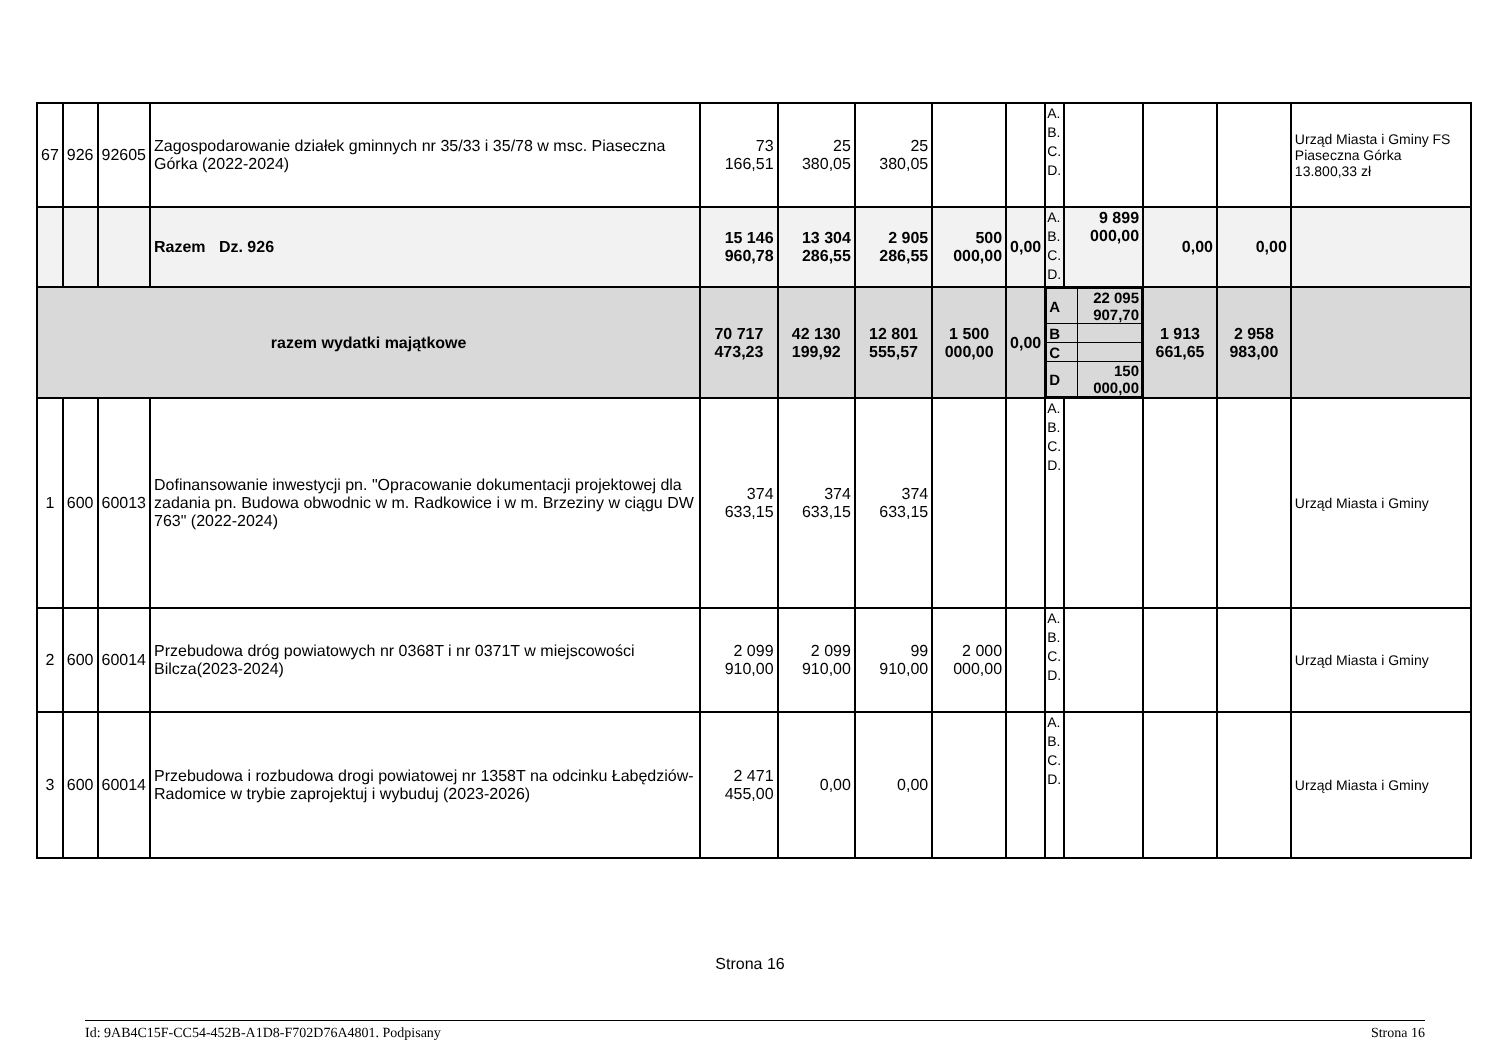| 67 | 926 | 92605 | Zagospodarowanie działek gminnych nr 35/33 i 35/78 w msc. Piaseczna Górka (2022-2024) | 73 166,51 | 25 380,05 | 25 380,05 | | | A. B. C. D. | | | | Urząd Miasta i Gminy FS Piaseczna Górka 13.800,33 zł |
| | | | Razem Dz. 926 | 15 146 960,78 | 13 304 286,55 | 2 905 286,55 | 500 000,00 | 0,00 | A. B. C. D. | 9 899 000,00 | 0,00 | 0,00 | |
| razem wydatki majątkowe | | | | 70 717 473,23 | 42 130 199,92 | 12 801 555,57 | 1 500 000,00 | 0,00 | / A / 22 095 907,70 / / B / / / C / / / D / 150 000,00 / | | 1 913 661,65 | 2 958 983,00 | |
| 1 | 600 | 60013 | Dofinansowanie inwestycji pn. "Opracowanie dokumentacji projektowej dla zadania pn. Budowa obwodnic w m. Radkowice i w m. Brzeziny w ciągu DW 763" (2022-2024) | 374 633,15 | 374 633,15 | 374 633,15 | | | A. B. C. D. | | | | Urząd Miasta i Gminy |
| 2 | 600 | 60014 | Przebudowa dróg powiatowych nr 0368T i nr 0371T w miejscowości Bilcza(2023-2024) | 2 099 910,00 | 2 099 910,00 | 99 910,00 | 2 000 000,00 | | A. B. C. D. | | | | Urząd Miasta i Gminy |
| 3 | 600 | 60014 | Przebudowa i rozbudowa drogi powiatowej nr 1358T na odcinku Łabędziów-Radomice w trybie zaprojektuj i wybuduj (2023-2026) | 2 471 455,00 | 0,00 | 0,00 | | | A. B. C. D. | | | | Urząd Miasta i Gminy |
Strona 16
Id: 9AB4C15F-CC54-452B-A1D8-F702D76A4801. Podpisany Strona 16